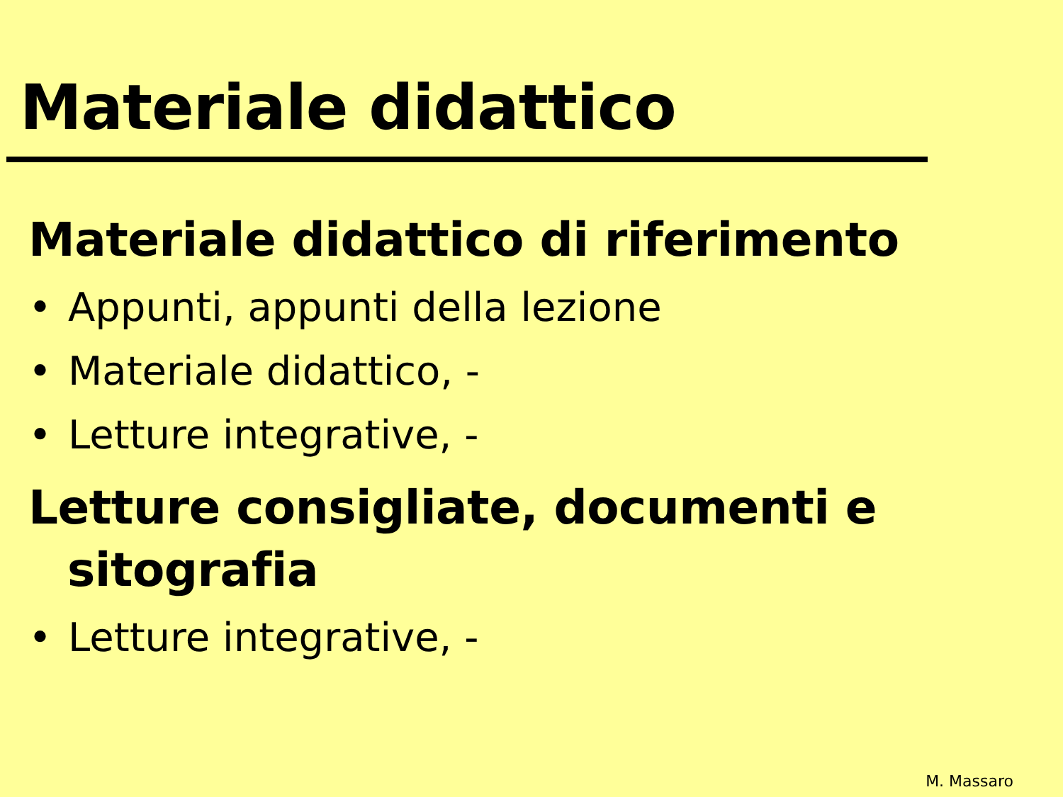Materiale didattico
Materiale didattico di riferimento
• Appunti, appunti della lezione
• Materiale didattico, -
• Letture integrative, -
Letture consigliate, documenti e sitografia
• Letture integrative, -
M. Massaro